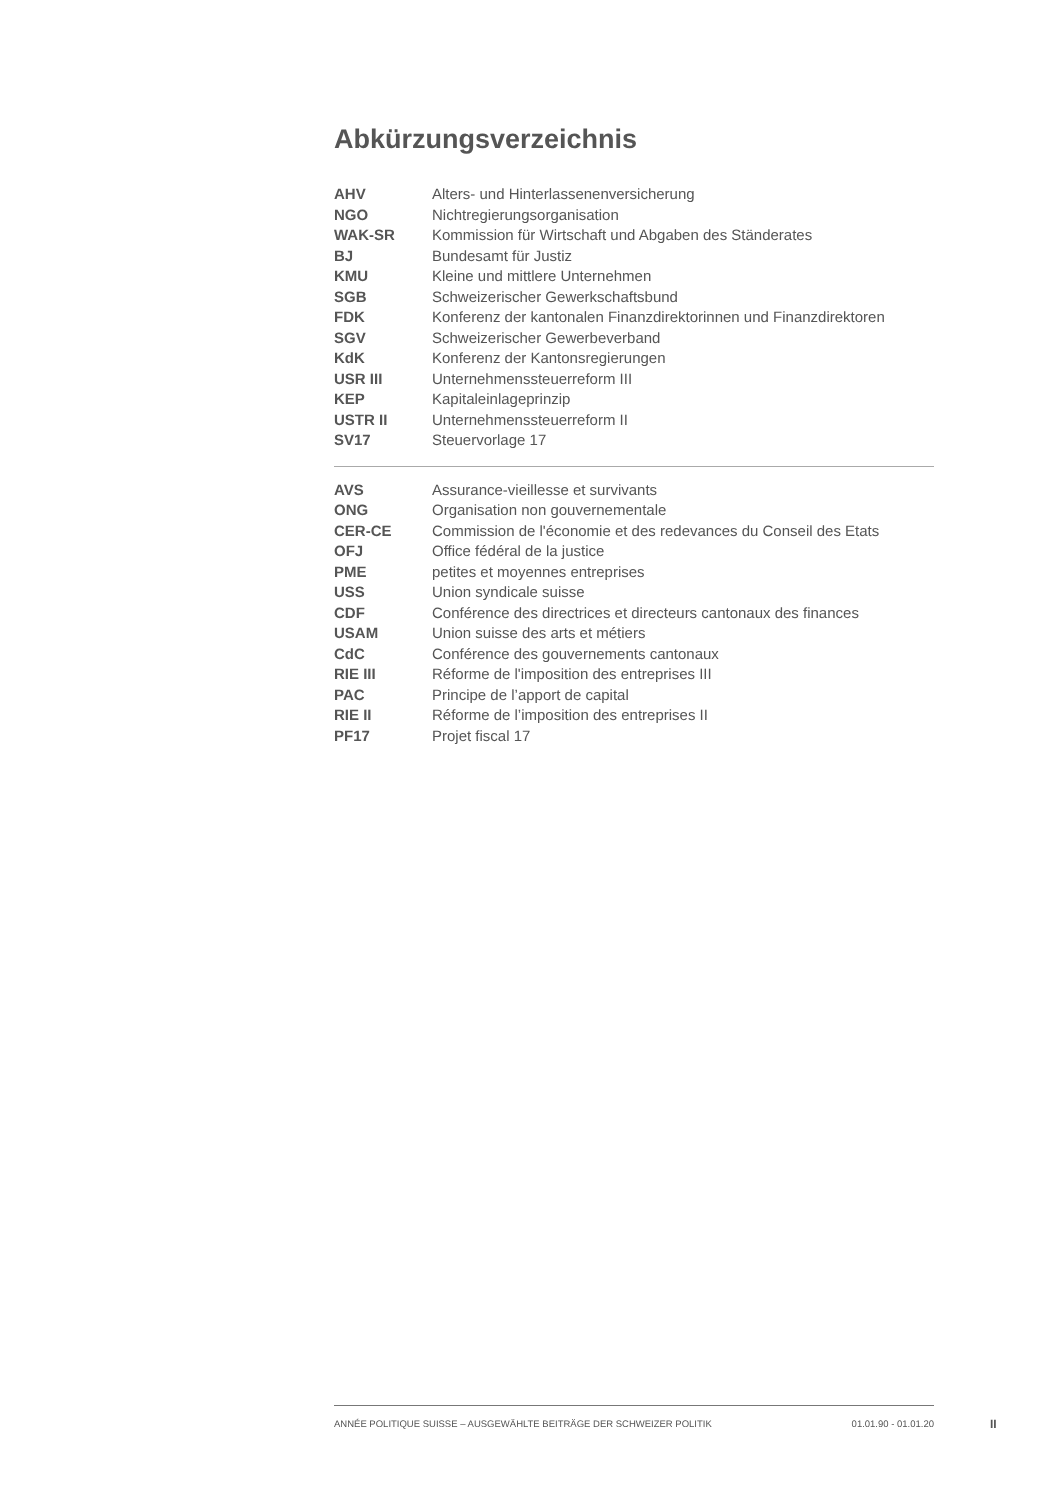Abkürzungsverzeichnis
| AHV | Alters- und Hinterlassenenversicherung |
| NGO | Nichtregierungsorganisation |
| WAK-SR | Kommission für Wirtschaft und Abgaben des Ständerates |
| BJ | Bundesamt für Justiz |
| KMU | Kleine und mittlere Unternehmen |
| SGB | Schweizerischer Gewerkschaftsbund |
| FDK | Konferenz der kantonalen Finanzdirektorinnen und Finanzdirektoren |
| SGV | Schweizerischer Gewerbeverband |
| KdK | Konferenz der Kantonsregierungen |
| USR III | Unternehmenssteuerreform III |
| KEP | Kapitaleinlageprinzip |
| USTR II | Unternehmenssteuerreform II |
| SV17 | Steuervorlage 17 |
| AVS | Assurance-vieillesse et survivants |
| ONG | Organisation non gouvernementale |
| CER-CE | Commission de l'économie et des redevances du Conseil des Etats |
| OFJ | Office fédéral de la justice |
| PME | petites et moyennes entreprises |
| USS | Union syndicale suisse |
| CDF | Conférence des directrices et directeurs cantonaux des finances |
| USAM | Union suisse des arts et métiers |
| CdC | Conférence des gouvernements cantonaux |
| RIE III | Réforme de l'imposition des entreprises III |
| PAC | Principe de l’apport de capital |
| RIE II | Réforme de l’imposition des entreprises II |
| PF17 | Projet fiscal 17 |
ANNÉE POLITIQUE SUISSE – AUSGEWÄHLTE BEITRÄGE DER SCHWEIZER POLITIK 01.01.90 - 01.01.20
II